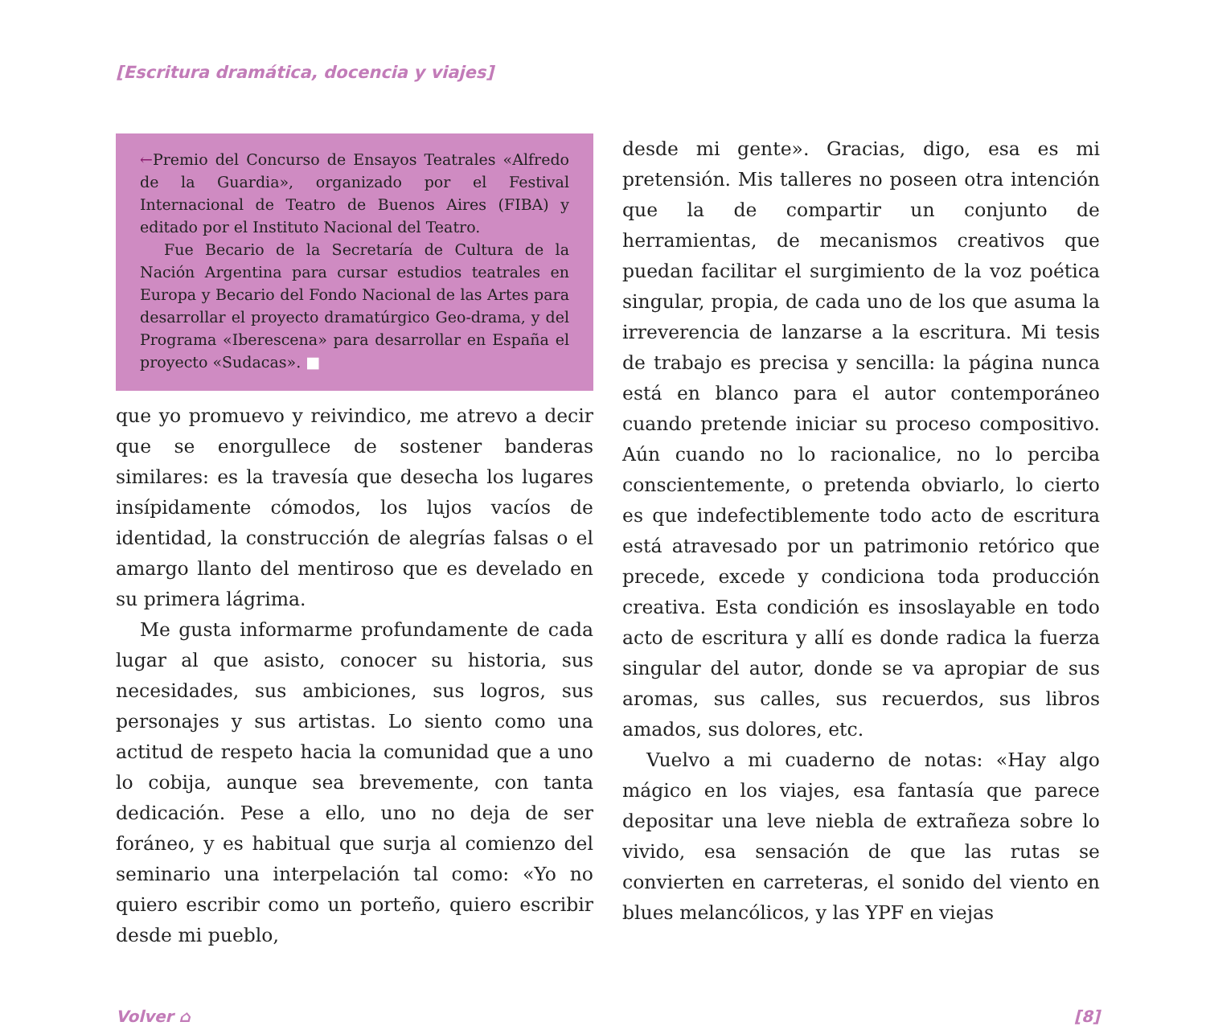[Escritura dramática, docencia y viajes]
←Premio del Concurso de Ensayos Teatrales «Alfredo de la Guardia», organizado por el Festival Internacional de Teatro de Buenos Aires (FIBA) y editado por el Instituto Nacional del Teatro.
Fue Becario de la Secretaría de Cultura de la Nación Argentina para cursar estudios teatrales en Europa y Becario del Fondo Nacional de las Artes para desarrollar el proyecto dramatúrgico Geo-drama, y del Programa «Iberescena» para desarrollar en España el proyecto «Sudacas». ■
que yo promuevo y reivindico, me atrevo a decir que se enorgullece de sostener banderas similares: es la travesía que desecha los lugares insípidamente cómodos, los lujos vacíos de identidad, la construcción de alegrías falsas o el amargo llanto del mentiroso que es develado en su primera lágrima.
Me gusta informarme profundamente de cada lugar al que asisto, conocer su historia, sus necesidades, sus ambiciones, sus logros, sus personajes y sus artistas. Lo siento como una actitud de respeto hacia la comunidad que a uno lo cobija, aunque sea brevemente, con tanta dedicación. Pese a ello, uno no deja de ser foráneo, y es habitual que surja al comienzo del seminario una interpelación tal como: «Yo no quiero escribir como un porteño, quiero escribir desde mi pueblo,
desde mi gente». Gracias, digo, esa es mi pretensión. Mis talleres no poseen otra intención que la de compartir un conjunto de herramientas, de mecanismos creativos que puedan facilitar el surgimiento de la voz poética singular, propia, de cada uno de los que asuma la irreverencia de lanzarse a la escritura. Mi tesis de trabajo es precisa y sencilla: la página nunca está en blanco para el autor contemporáneo cuando pretende iniciar su proceso compositivo. Aún cuando no lo racionalice, no lo perciba conscientemente, o pretenda obviarlo, lo cierto es que indefectiblemente todo acto de escritura está atravesado por un patrimonio retórico que precede, excede y condiciona toda producción creativa. Esta condición es insoslayable en todo acto de escritura y allí es donde radica la fuerza singular del autor, donde se va apropiar de sus aromas, sus calles, sus recuerdos, sus libros amados, sus dolores, etc.
Vuelvo a mi cuaderno de notas: «Hay algo mágico en los viajes, esa fantasía que parece depositar una leve niebla de extrañeza sobre lo vivido, esa sensación de que las rutas se convierten en carreteras, el sonido del viento en blues melancólicos, y las YPF en viejas
Volver ⌂ [8]